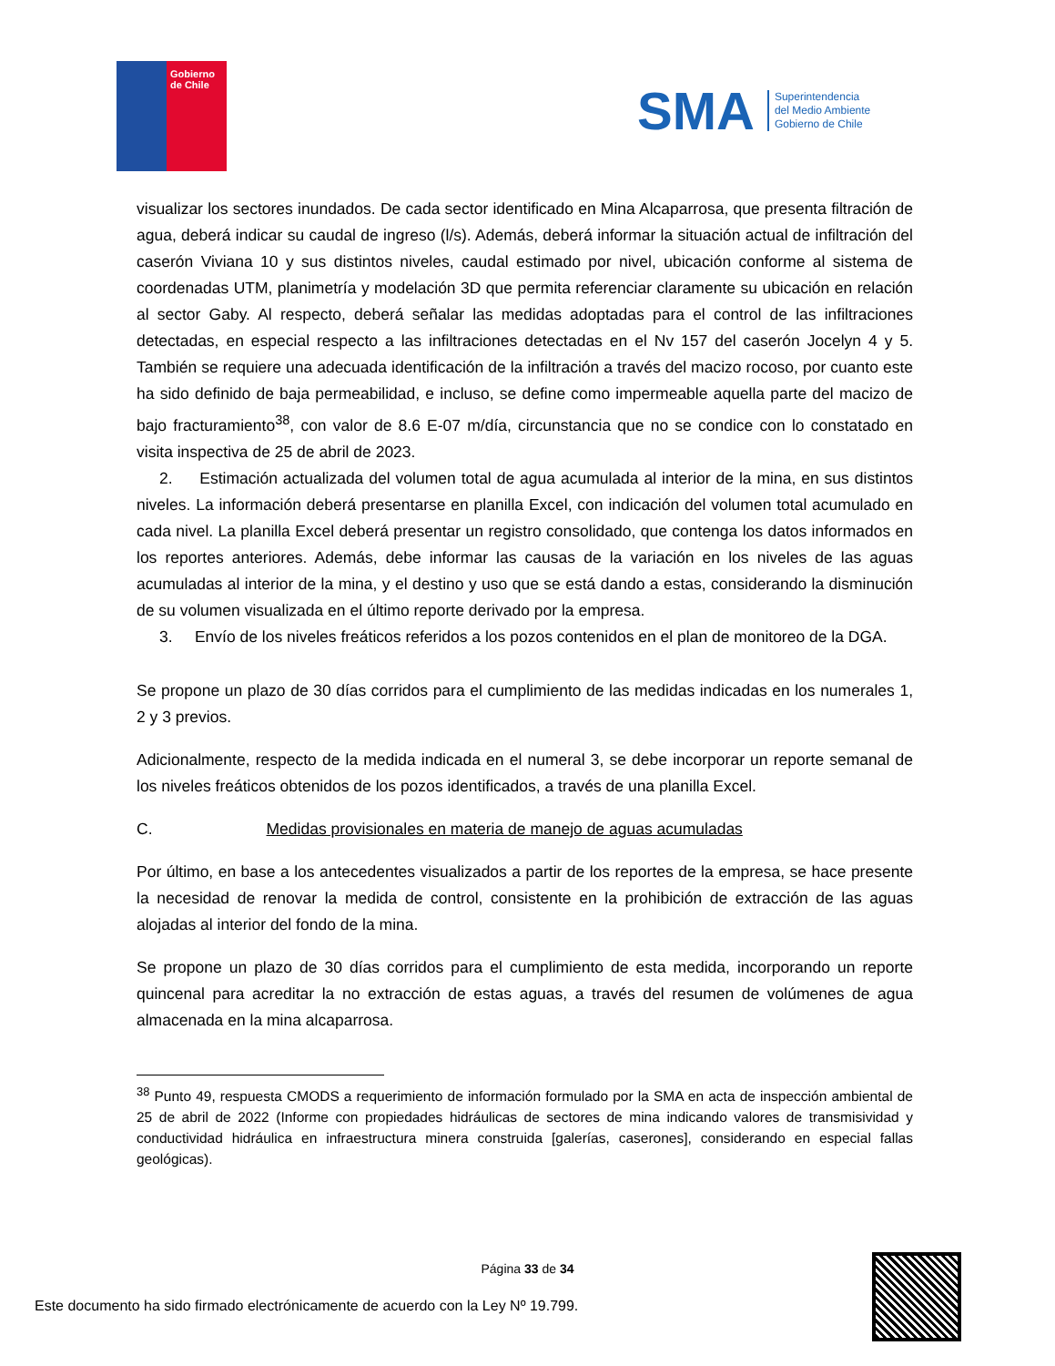Gobierno
de Chile
SMA
Superintendencia
del Medio Ambiente
Gobierno de Chile
visualizar los sectores inundados. De cada sector identificado en Mina Alcaparrosa, que presenta filtración de agua, deberá indicar su caudal de ingreso (l/s). Además, deberá informar la situación actual de infiltración del caserón Viviana 10 y sus distintos niveles, caudal estimado por nivel, ubicación conforme al sistema de coordenadas UTM, planimetría y modelación 3D que permita referenciar claramente su ubicación en relación al sector Gaby. Al respecto, deberá señalar las medidas adoptadas para el control de las infiltraciones detectadas, en especial respecto a las infiltraciones detectadas en el Nv 157 del caserón Jocelyn 4 y 5. También se requiere una adecuada identificación de la infiltración a través del macizo rocoso, por cuanto este ha sido definido de baja permeabilidad, e incluso, se define como impermeable aquella parte del macizo de bajo fracturamiento<sup>38</sup>, con valor de 8.6 E-07 m/día, circunstancia que no se condice con lo constatado en visita inspectiva de 25 de abril de 2023.
2. Estimación actualizada del volumen total de agua acumulada al interior de la mina, en sus distintos niveles. La información deberá presentarse en planilla Excel, con indicación del volumen total acumulado en cada nivel. La planilla Excel deberá presentar un registro consolidado, que contenga los datos informados en los reportes anteriores. Además, debe informar las causas de la variación en los niveles de las aguas acumuladas al interior de la mina, y el destino y uso que se está dando a estas, considerando la disminución de su volumen visualizada en el último reporte derivado por la empresa.
3. Envío de los niveles freáticos referidos a los pozos contenidos en el plan de monitoreo de la DGA.
Se propone un plazo de 30 días corridos para el cumplimiento de las medidas indicadas en los numerales 1, 2 y 3 previos.
Adicionalmente, respecto de la medida indicada en el numeral 3, se debe incorporar un reporte semanal de los niveles freáticos obtenidos de los pozos identificados, a través de una planilla Excel.
C. Medidas provisionales en materia de manejo de aguas acumuladas
Por último, en base a los antecedentes visualizados a partir de los reportes de la empresa, se hace presente la necesidad de renovar la medida de control, consistente en la prohibición de extracción de las aguas alojadas al interior del fondo de la mina.
Se propone un plazo de 30 días corridos para el cumplimiento de esta medida, incorporando un reporte quincenal para acreditar la no extracción de estas aguas, a través del resumen de volúmenes de agua almacenada en la mina alcaparrosa.
<sup>38</sup> Punto 49, respuesta CMODS a requerimiento de información formulado por la SMA en acta de inspección ambiental de 25 de abril de 2022 (Informe con propiedades hidráulicas de sectores de mina indicando valores de transmisividad y conductividad hidráulica en infraestructura minera construida [galerías, caserones], considerando en especial fallas geológicas).
Página 33 de 34
Este documento ha sido firmado electrónicamente de acuerdo con la Ley Nº 19.799.